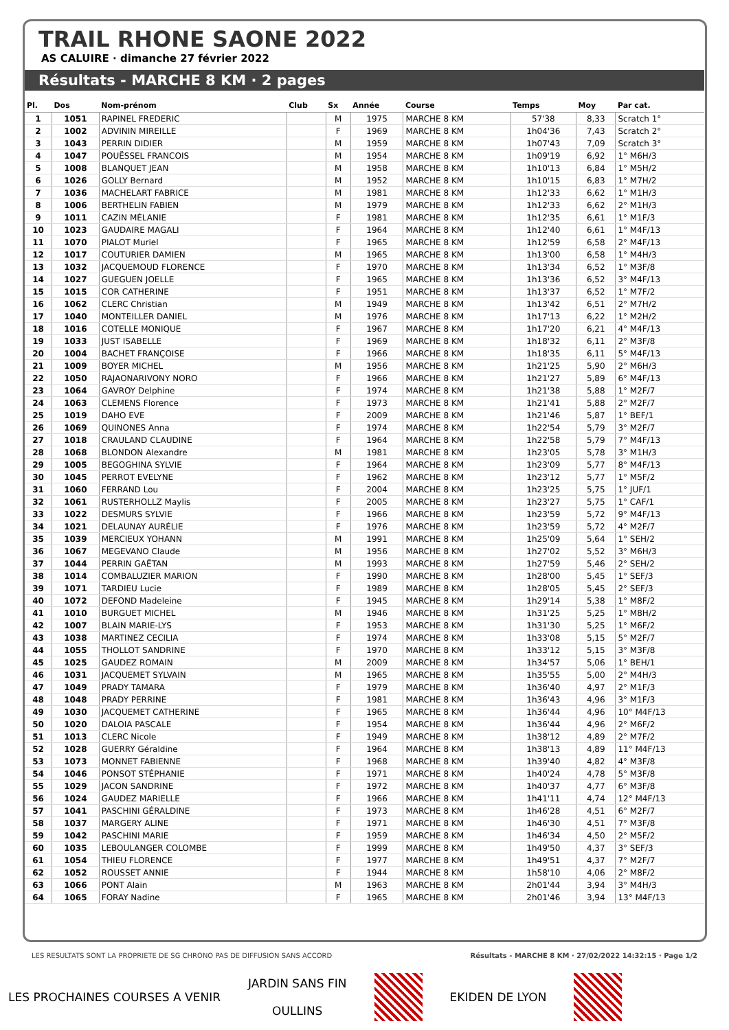TRAIL RHONE SAONE 2022
AS CALUIRE · dimanche 27 février 2022
Résultats - MARCHE 8 KM · 2 pages
| Pl. | Dos | Nom-prénom | Club | Sx | Année | Course | Temps | Moy | Par cat. |
| --- | --- | --- | --- | --- | --- | --- | --- | --- | --- |
| 1 | 1051 | RAPINEL FREDERIC | | M | 1975 | MARCHE 8 KM | 57'38 | 8,33 | Scratch 1° |
| 2 | 1002 | ADVININ MIREILLE | | F | 1969 | MARCHE 8 KM | 1h04'36 | 7,43 | Scratch 2° |
| 3 | 1043 | PERRIN DIDIER | | M | 1959 | MARCHE 8 KM | 1h07'43 | 7,09 | Scratch 3° |
| 4 | 1047 | POUËSSEL FRANCOIS | | M | 1954 | MARCHE 8 KM | 1h09'19 | 6,92 | 1° M6H/3 |
| 5 | 1008 | BLANQUET JEAN | | M | 1958 | MARCHE 8 KM | 1h10'13 | 6,84 | 1° M5H/2 |
| 6 | 1026 | GOLLY Bernard | | M | 1952 | MARCHE 8 KM | 1h10'15 | 6,83 | 1° M7H/2 |
| 7 | 1036 | MACHELART FABRICE | | M | 1981 | MARCHE 8 KM | 1h12'33 | 6,62 | 1° M1H/3 |
| 8 | 1006 | BERTHELIN FABIEN | | M | 1979 | MARCHE 8 KM | 1h12'33 | 6,62 | 2° M1H/3 |
| 9 | 1011 | CAZIN MÉLANIE | | F | 1981 | MARCHE 8 KM | 1h12'35 | 6,61 | 1° M1F/3 |
| 10 | 1023 | GAUDAIRE MAGALI | | F | 1964 | MARCHE 8 KM | 1h12'40 | 6,61 | 1° M4F/13 |
| 11 | 1070 | PIALOT Muriel | | F | 1965 | MARCHE 8 KM | 1h12'59 | 6,58 | 2° M4F/13 |
| 12 | 1017 | COUTURIER DAMIEN | | M | 1965 | MARCHE 8 KM | 1h13'00 | 6,58 | 1° M4H/3 |
| 13 | 1032 | JACQUEMOUD FLORENCE | | F | 1970 | MARCHE 8 KM | 1h13'34 | 6,52 | 1° M3F/8 |
| 14 | 1027 | GUEGUEN JOELLE | | F | 1965 | MARCHE 8 KM | 1h13'36 | 6,52 | 3° M4F/13 |
| 15 | 1015 | COR CATHERINE | | F | 1951 | MARCHE 8 KM | 1h13'37 | 6,52 | 1° M7F/2 |
| 16 | 1062 | CLERC Christian | | M | 1949 | MARCHE 8 KM | 1h13'42 | 6,51 | 2° M7H/2 |
| 17 | 1040 | MONTEILLER DANIEL | | M | 1976 | MARCHE 8 KM | 1h17'13 | 6,22 | 1° M2H/2 |
| 18 | 1016 | COTELLE MONIQUE | | F | 1967 | MARCHE 8 KM | 1h17'20 | 6,21 | 4° M4F/13 |
| 19 | 1033 | JUST ISABELLE | | F | 1969 | MARCHE 8 KM | 1h18'32 | 6,11 | 2° M3F/8 |
| 20 | 1004 | BACHET FRANÇOISE | | F | 1966 | MARCHE 8 KM | 1h18'35 | 6,11 | 5° M4F/13 |
| 21 | 1009 | BOYER MICHEL | | M | 1956 | MARCHE 8 KM | 1h21'25 | 5,90 | 2° M6H/3 |
| 22 | 1050 | RAJAONARIVONY NORO | | F | 1966 | MARCHE 8 KM | 1h21'27 | 5,89 | 6° M4F/13 |
| 23 | 1064 | GAVROY Delphine | | F | 1974 | MARCHE 8 KM | 1h21'38 | 5,88 | 1° M2F/7 |
| 24 | 1063 | CLEMENS Florence | | F | 1973 | MARCHE 8 KM | 1h21'41 | 5,88 | 2° M2F/7 |
| 25 | 1019 | DAHO EVE | | F | 2009 | MARCHE 8 KM | 1h21'46 | 5,87 | 1° BEF/1 |
| 26 | 1069 | QUINONES Anna | | F | 1974 | MARCHE 8 KM | 1h22'54 | 5,79 | 3° M2F/7 |
| 27 | 1018 | CRAULAND CLAUDINE | | F | 1964 | MARCHE 8 KM | 1h22'58 | 5,79 | 7° M4F/13 |
| 28 | 1068 | BLONDON Alexandre | | M | 1981 | MARCHE 8 KM | 1h23'05 | 5,78 | 3° M1H/3 |
| 29 | 1005 | BEGOGHINA SYLVIE | | F | 1964 | MARCHE 8 KM | 1h23'09 | 5,77 | 8° M4F/13 |
| 30 | 1045 | PERROT EVELYNE | | F | 1962 | MARCHE 8 KM | 1h23'12 | 5,77 | 1° M5F/2 |
| 31 | 1060 | FERRAND Lou | | F | 2004 | MARCHE 8 KM | 1h23'25 | 5,75 | 1° JUF/1 |
| 32 | 1061 | RUSTERHOLLZ Maylis | | F | 2005 | MARCHE 8 KM | 1h23'27 | 5,75 | 1° CAF/1 |
| 33 | 1022 | DESMURS SYLVIE | | F | 1966 | MARCHE 8 KM | 1h23'59 | 5,72 | 9° M4F/13 |
| 34 | 1021 | DELAUNAY AURÉLIE | | F | 1976 | MARCHE 8 KM | 1h23'59 | 5,72 | 4° M2F/7 |
| 35 | 1039 | MERCIEUX YOHANN | | M | 1991 | MARCHE 8 KM | 1h25'09 | 5,64 | 1° SEH/2 |
| 36 | 1067 | MEGEVANO Claude | | M | 1956 | MARCHE 8 KM | 1h27'02 | 5,52 | 3° M6H/3 |
| 37 | 1044 | PERRIN GAËTAN | | M | 1993 | MARCHE 8 KM | 1h27'59 | 5,46 | 2° SEH/2 |
| 38 | 1014 | COMBALUZIER MARION | | F | 1990 | MARCHE 8 KM | 1h28'00 | 5,45 | 1° SEF/3 |
| 39 | 1071 | TARDIEU Lucie | | F | 1989 | MARCHE 8 KM | 1h28'05 | 5,45 | 2° SEF/3 |
| 40 | 1072 | DEFOND Madeleine | | F | 1945 | MARCHE 8 KM | 1h29'14 | 5,38 | 1° M8F/2 |
| 41 | 1010 | BURGUET MICHEL | | M | 1946 | MARCHE 8 KM | 1h31'25 | 5,25 | 1° M8H/2 |
| 42 | 1007 | BLAIN MARIE-LYS | | F | 1953 | MARCHE 8 KM | 1h31'30 | 5,25 | 1° M6F/2 |
| 43 | 1038 | MARTINEZ CECILIA | | F | 1974 | MARCHE 8 KM | 1h33'08 | 5,15 | 5° M2F/7 |
| 44 | 1055 | THOLLOT SANDRINE | | F | 1970 | MARCHE 8 KM | 1h33'12 | 5,15 | 3° M3F/8 |
| 45 | 1025 | GAUDEZ ROMAIN | | M | 2009 | MARCHE 8 KM | 1h34'57 | 5,06 | 1° BEH/1 |
| 46 | 1031 | JACQUEMET SYLVAIN | | M | 1965 | MARCHE 8 KM | 1h35'55 | 5,00 | 2° M4H/3 |
| 47 | 1049 | PRADY TAMARA | | F | 1979 | MARCHE 8 KM | 1h36'40 | 4,97 | 2° M1F/3 |
| 48 | 1048 | PRADY PERRINE | | F | 1981 | MARCHE 8 KM | 1h36'43 | 4,96 | 3° M1F/3 |
| 49 | 1030 | JACQUEMET CATHERINE | | F | 1965 | MARCHE 8 KM | 1h36'44 | 4,96 | 10° M4F/13 |
| 50 | 1020 | DALOIA PASCALE | | F | 1954 | MARCHE 8 KM | 1h36'44 | 4,96 | 2° M6F/2 |
| 51 | 1013 | CLERC Nicole | | F | 1949 | MARCHE 8 KM | 1h38'12 | 4,89 | 2° M7F/2 |
| 52 | 1028 | GUERRY Géraldine | | F | 1964 | MARCHE 8 KM | 1h38'13 | 4,89 | 11° M4F/13 |
| 53 | 1073 | MONNET FABIENNE | | F | 1968 | MARCHE 8 KM | 1h39'40 | 4,82 | 4° M3F/8 |
| 54 | 1046 | PONSOT STÉPHANIE | | F | 1971 | MARCHE 8 KM | 1h40'24 | 4,78 | 5° M3F/8 |
| 55 | 1029 | JACON SANDRINE | | F | 1972 | MARCHE 8 KM | 1h40'37 | 4,77 | 6° M3F/8 |
| 56 | 1024 | GAUDEZ MARIELLE | | F | 1966 | MARCHE 8 KM | 1h41'11 | 4,74 | 12° M4F/13 |
| 57 | 1041 | PASCHINI GÉRALDINE | | F | 1973 | MARCHE 8 KM | 1h46'28 | 4,51 | 6° M2F/7 |
| 58 | 1037 | MARGERY ALINE | | F | 1971 | MARCHE 8 KM | 1h46'30 | 4,51 | 7° M3F/8 |
| 59 | 1042 | PASCHINI MARIE | | F | 1959 | MARCHE 8 KM | 1h46'34 | 4,50 | 2° M5F/2 |
| 60 | 1035 | LEBOULANGER COLOMBE | | F | 1999 | MARCHE 8 KM | 1h49'50 | 4,37 | 3° SEF/3 |
| 61 | 1054 | THIEU FLORENCE | | F | 1977 | MARCHE 8 KM | 1h49'51 | 4,37 | 7° M2F/7 |
| 62 | 1052 | ROUSSET ANNIE | | F | 1944 | MARCHE 8 KM | 1h58'10 | 4,06 | 2° M8F/2 |
| 63 | 1066 | PONT Alain | | M | 1963 | MARCHE 8 KM | 2h01'44 | 3,94 | 3° M4H/3 |
| 64 | 1065 | FORAY Nadine | | F | 1965 | MARCHE 8 KM | 2h01'46 | 3,94 | 13° M4F/13 |
LES RESULTATS SONT LA PROPRIETE DE SG CHRONO PAS DE DIFFUSION SANS ACCORD Résultats - MARCHE 8 KM · 27/02/2022 14:32:15 · Page 1/2
LES PROCHAINES COURSES A VENIR JARDIN SANS FIN
OULLINS
EKIDEN DE LYON